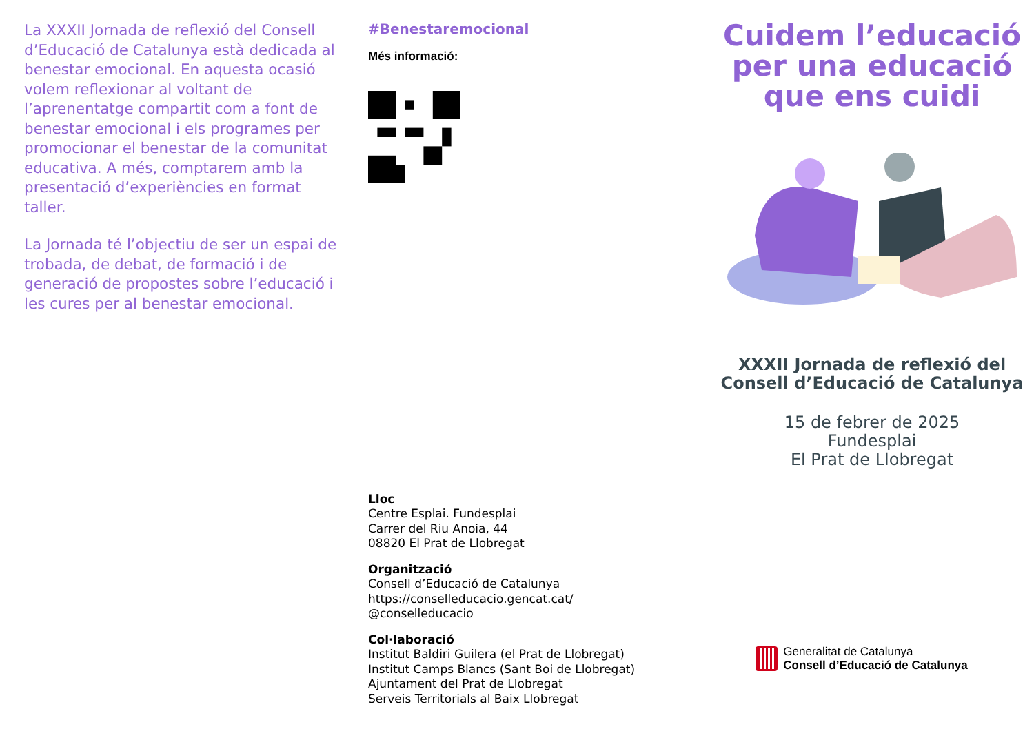La XXXII Jornada de reflexió del Consell d’Educació de Catalunya està dedicada al benestar emocional. En aquesta ocasió volem reflexionar al voltant de l’aprenentatge compartit com a font de benestar emocional i els programes per promocionar el benestar de la comunitat educativa. A més, comptarem amb la presentació d’experiències en format taller.
La Jornada té l’objectiu de ser un espai de trobada, de debat, de formació i de generació de propostes sobre l’educació i les cures per al benestar emocional.
#Benestaremocional
Més informació:
Lloc
Centre Esplai. Fundesplai
Carrer del Riu Anoia, 44
08820 El Prat de Llobregat
Organització
Consell d’Educació de Catalunya
https://conselleducacio.gencat.cat/
@conselleducacio
Col·laboració
Institut Baldiri Guilera (el Prat de Llobregat)
Institut Camps Blancs (Sant Boi de Llobregat)
Ajuntament del Prat de Llobregat
Serveis Territorials al Baix Llobregat
Cuidem l’educació per una educació que ens cuidi
XXXII Jornada de reflexió del Consell d’Educació de Catalunya
15 de febrer de 2025
Fundesplai
El Prat de Llobregat
Generalitat de Catalunya
Consell d’Educació de Catalunya